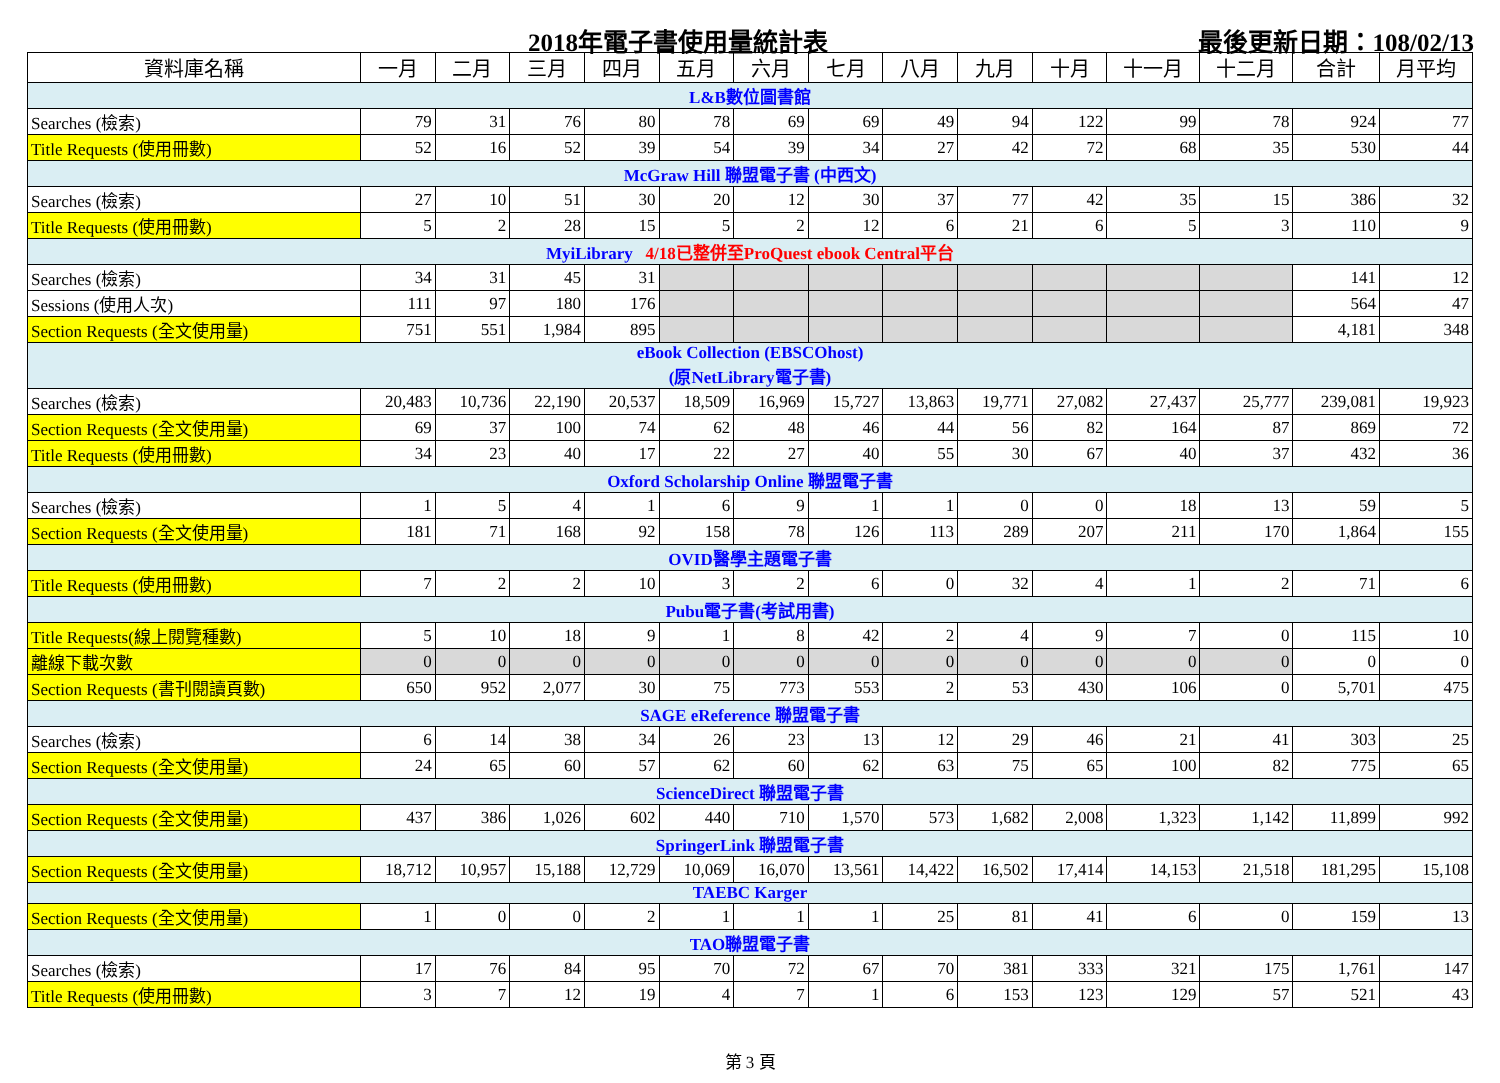2018年電子書使用量統計表 最後更新日期：108/02/13
| 資料庫名稱 | 一月 | 二月 | 三月 | 四月 | 五月 | 六月 | 七月 | 八月 | 九月 | 十月 | 十一月 | 十二月 | 合計 | 月平均 |
| --- | --- | --- | --- | --- | --- | --- | --- | --- | --- | --- | --- | --- | --- | --- |
| L&B數位圖書館 | | | | | | | | | | | | | | |
| Searches (檢索) | 79 | 31 | 76 | 80 | 78 | 69 | 69 | 49 | 94 | 122 | 99 | 78 | 924 | 77 |
| Title Requests (使用冊數) | 52 | 16 | 52 | 39 | 54 | 39 | 34 | 27 | 42 | 72 | 68 | 35 | 530 | 44 |
| McGraw Hill 聯盟電子書 (中西文) | | | | | | | | | | | | | | |
| Searches (檢索) | 27 | 10 | 51 | 30 | 20 | 12 | 30 | 37 | 77 | 42 | 35 | 15 | 386 | 32 |
| Title Requests (使用冊數) | 5 | 2 | 28 | 15 | 5 | 2 | 12 | 6 | 21 | 6 | 5 | 3 | 110 | 9 |
| MyiLibrary 4/18已整併至ProQuest ebook Central平台 | | | | | | | | | | | | | | |
| Searches (檢索) | 34 | 31 | 45 | 31 | | | | | | | | | 141 | 12 |
| Sessions (使用人次) | 111 | 97 | 180 | 176 | | | | | | | | | 564 | 47 |
| Section Requests (全文使用量) | 751 | 551 | 1,984 | 895 | | | | | | | | | 4,181 | 348 |
| eBook Collection (EBSCOhost) (原NetLibrary電子書) | | | | | | | | | | | | | | |
| Searches (檢索) | 20,483 | 10,736 | 22,190 | 20,537 | 18,509 | 16,969 | 15,727 | 13,863 | 19,771 | 27,082 | 27,437 | 25,777 | 239,081 | 19,923 |
| Section Requests (全文使用量) | 69 | 37 | 100 | 74 | 62 | 48 | 46 | 44 | 56 | 82 | 164 | 87 | 869 | 72 |
| Title Requests (使用冊數) | 34 | 23 | 40 | 17 | 22 | 27 | 40 | 55 | 30 | 67 | 40 | 37 | 432 | 36 |
| Oxford Scholarship Online 聯盟電子書 | | | | | | | | | | | | | | |
| Searches (檢索) | 1 | 5 | 4 | 1 | 6 | 9 | 1 | 1 | 0 | 0 | 18 | 13 | 59 | 5 |
| Section Requests (全文使用量) | 181 | 71 | 168 | 92 | 158 | 78 | 126 | 113 | 289 | 207 | 211 | 170 | 1,864 | 155 |
| OVID醫學主題電子書 | | | | | | | | | | | | | | |
| Title Requests (使用冊數) | 7 | 2 | 2 | 10 | 3 | 2 | 6 | 0 | 32 | 4 | 1 | 2 | 71 | 6 |
| Pubu電子書(考試用書) | | | | | | | | | | | | | | |
| Title Requests(線上閱覽種數) | 5 | 10 | 18 | 9 | 1 | 8 | 42 | 2 | 4 | 9 | 7 | 0 | 115 | 10 |
| 離線下載次數 | 0 | 0 | 0 | 0 | 0 | 0 | 0 | 0 | 0 | 0 | 0 | 0 | 0 | 0 |
| Section Requests (書刊閱讀頁數) | 650 | 952 | 2,077 | 30 | 75 | 773 | 553 | 2 | 53 | 430 | 106 | 0 | 5,701 | 475 |
| SAGE eReference 聯盟電子書 | | | | | | | | | | | | | | |
| Searches (檢索) | 6 | 14 | 38 | 34 | 26 | 23 | 13 | 12 | 29 | 46 | 21 | 41 | 303 | 25 |
| Section Requests (全文使用量) | 24 | 65 | 60 | 57 | 62 | 60 | 62 | 63 | 75 | 65 | 100 | 82 | 775 | 65 |
| ScienceDirect 聯盟電子書 | | | | | | | | | | | | | | |
| Section Requests (全文使用量) | 437 | 386 | 1,026 | 602 | 440 | 710 | 1,570 | 573 | 1,682 | 2,008 | 1,323 | 1,142 | 11,899 | 992 |
| SpringerLink 聯盟電子書 | | | | | | | | | | | | | | |
| Section Requests (全文使用量) | 18,712 | 10,957 | 15,188 | 12,729 | 10,069 | 16,070 | 13,561 | 14,422 | 16,502 | 17,414 | 14,153 | 21,518 | 181,295 | 15,108 |
| TAEBC Karger | | | | | | | | | | | | | | |
| Section Requests (全文使用量) | 1 | 0 | 0 | 2 | 1 | 1 | 1 | 25 | 81 | 41 | 6 | 0 | 159 | 13 |
| TAO聯盟電子書 | | | | | | | | | | | | | | |
| Searches (檢索) | 17 | 76 | 84 | 95 | 70 | 72 | 67 | 70 | 381 | 333 | 321 | 175 | 1,761 | 147 |
| Title Requests (使用冊數) | 3 | 7 | 12 | 19 | 4 | 7 | 1 | 6 | 153 | 123 | 129 | 57 | 521 | 43 |
第 3 頁